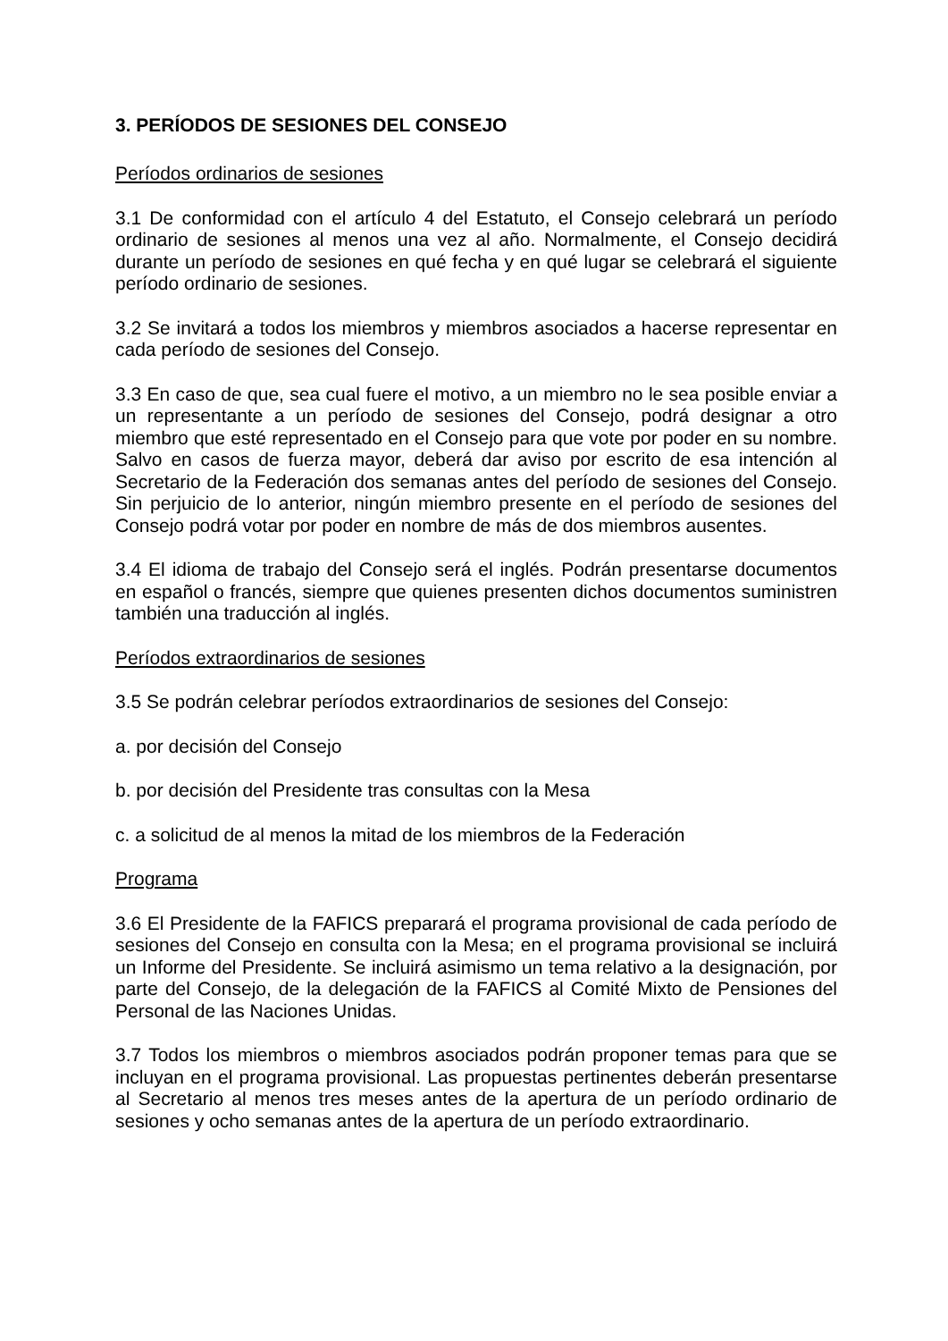3. PERÍODOS DE SESIONES DEL CONSEJO
Períodos ordinarios de sesiones
3.1 De conformidad con el artículo 4 del Estatuto, el Consejo celebrará un período ordinario de sesiones al menos una vez al año. Normalmente, el Consejo decidirá durante un período de sesiones en qué fecha y en qué lugar se celebrará el siguiente período ordinario de sesiones.
3.2 Se invitará a todos los miembros y miembros asociados a hacerse representar en cada período de sesiones del Consejo.
3.3 En caso de que, sea cual fuere el motivo, a un miembro no le sea posible enviar a un representante a un período de sesiones del Consejo, podrá designar a otro miembro que esté representado en el Consejo para que vote por poder en su nombre. Salvo en casos de fuerza mayor, deberá dar aviso por escrito de esa intención al Secretario de la Federación dos semanas antes del período de sesiones del Consejo. Sin perjuicio de lo anterior, ningún miembro presente en el período de sesiones del Consejo podrá votar por poder en nombre de más de dos miembros ausentes.
3.4 El idioma de trabajo del Consejo será el inglés. Podrán presentarse documentos en español o francés, siempre que quienes presenten dichos documentos suministren también una traducción al inglés.
Períodos extraordinarios de sesiones
3.5 Se podrán celebrar períodos extraordinarios de sesiones del Consejo:
a. por decisión del Consejo
b. por decisión del Presidente tras consultas con la Mesa
c. a solicitud de al menos la mitad de los miembros de la Federación
Programa
3.6 El Presidente de la FAFICS preparará el programa provisional de cada período de sesiones del Consejo en consulta con la Mesa; en el programa provisional se incluirá un Informe del Presidente. Se incluirá asimismo un tema relativo a la designación, por parte del Consejo, de la delegación de la FAFICS al Comité Mixto de Pensiones del Personal de las Naciones Unidas.
3.7 Todos los miembros o miembros asociados podrán proponer temas para que se incluyan en el programa provisional. Las propuestas pertinentes deberán presentarse al Secretario al menos tres meses antes de la apertura de un período ordinario de sesiones y ocho semanas antes de la apertura de un período extraordinario.